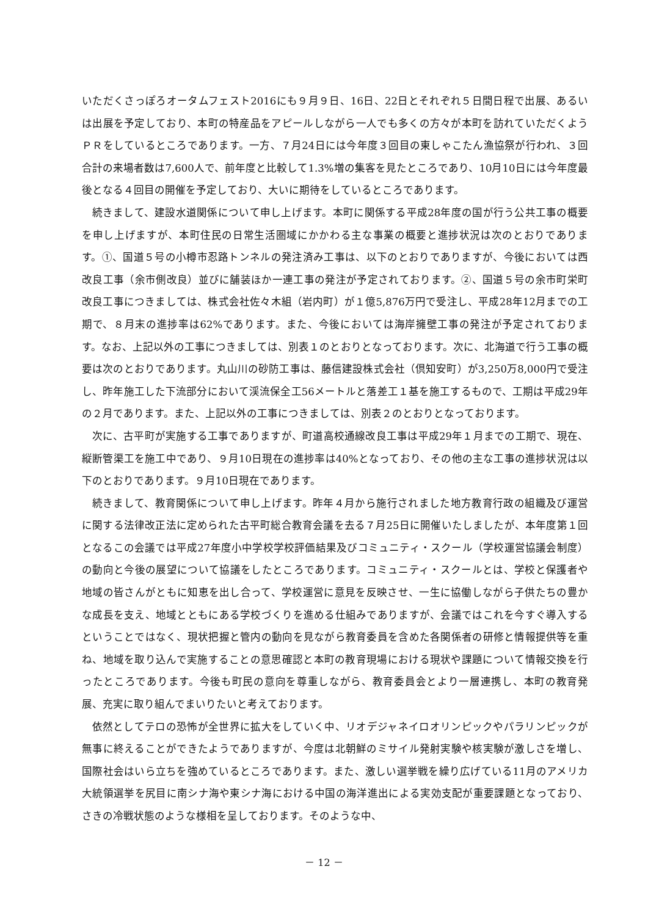いただくさっぽろオータムフェスト2016にも９月９日、16日、22日とそれぞれ５日間日程で出展、あるいは出展を予定しており、本町の特産品をアピールしながら一人でも多くの方々が本町を訪れていただくようＰＲをしているところであります。一方、７月24日には今年度３回目の東しゃこたん漁協祭が行われ、３回合計の来場者数は7,600人で、前年度と比較して1.3%増の集客を見たところであり、10月10日には今年度最後となる４回目の開催を予定しており、大いに期待をしているところであります。
続きまして、建設水道関係について申し上げます。本町に関係する平成28年度の国が行う公共工事の概要を申し上げますが、本町住民の日常生活圏域にかかわる主な事業の概要と進捗状況は次のとおりであります。①、国道５号の小樽市忍路トンネルの発注済み工事は、以下のとおりでありますが、今後においては西改良工事（余市側改良）並びに舗装ほか一連工事の発注が予定されております。②、国道５号の余市町栄町改良工事につきましては、株式会社佐々木組（岩内町）が１億5,876万円で受注し、平成28年12月までの工期で、８月末の進捗率は62%であります。また、今後においては海岸擁壁工事の発注が予定されております。なお、上記以外の工事につきましては、別表１のとおりとなっております。次に、北海道で行う工事の概要は次のとおりであります。丸山川の砂防工事は、藤信建設株式会社（倶知安町）が3,250万8,000円で受注し、昨年施工した下流部分において渓流保全工56メートルと落差工１基を施工するもので、工期は平成29年の２月であります。また、上記以外の工事につきましては、別表２のとおりとなっております。
次に、古平町が実施する工事でありますが、町道高校通線改良工事は平成29年１月までの工期で、現在、縦断管渠工を施工中であり、９月10日現在の進捗率は40%となっており、その他の主な工事の進捗状況は以下のとおりであります。９月10日現在であります。
続きまして、教育関係について申し上げます。昨年４月から施行されました地方教育行政の組織及び運営に関する法律改正法に定められた古平町総合教育会議を去る７月25日に開催いたしましたが、本年度第１回となるこの会議では平成27年度小中学校学校評価結果及びコミュニティ・スクール（学校運営協議会制度）の動向と今後の展望について協議をしたところであります。コミュニティ・スクールとは、学校と保護者や地域の皆さんがともに知恵を出し合って、学校運営に意見を反映させ、一生に協働しながら子供たちの豊かな成長を支え、地域とともにある学校づくりを進める仕組みでありますが、会議ではこれを今すぐ導入するということではなく、現状把握と管内の動向を見ながら教育委員を含めた各関係者の研修と情報提供等を重ね、地域を取り込んで実施することの意思確認と本町の教育現場における現状や課題について情報交換を行ったところであります。今後も町民の意向を尊重しながら、教育委員会とより一層連携し、本町の教育発展、充実に取り組んでまいりたいと考えております。
依然としてテロの恐怖が全世界に拡大をしていく中、リオデジャネイロオリンピックやパラリンピックが無事に終えることができたようでありますが、今度は北朝鮮のミサイル発射実験や核実験が激しさを増し、国際社会はいら立ちを強めているところであります。また、激しい選挙戦を繰り広げている11月のアメリカ大統領選挙を尻目に南シナ海や東シナ海における中国の海洋進出による実効支配が重要課題となっており、さきの冷戦状態のような様相を呈しております。そのような中、
－ 12 －